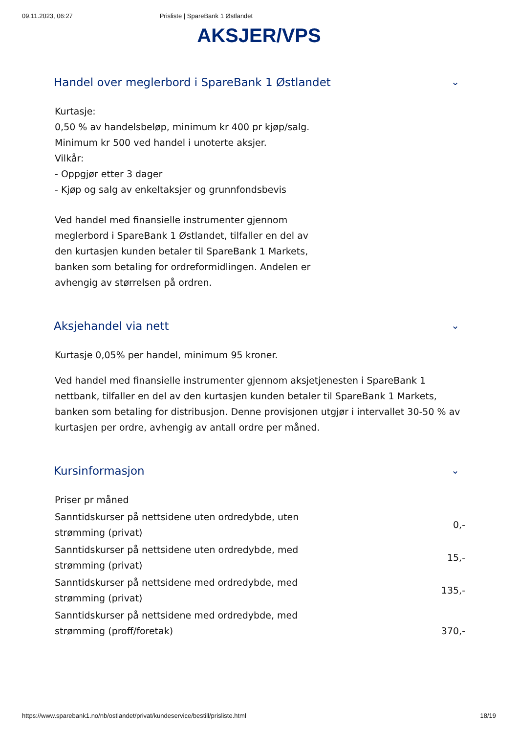09.11.2023, 06:27 Prisliste | SpareBank 1 Østlandet
AKSJER/VPS
Handel over meglerbord i SpareBank 1 Østlandet ⌄
Kurtasje:
0,50 % av handelsbeløp, minimum kr 400 pr kjøp/salg.
Minimum kr 500 ved handel i unoterte aksjer.
Vilkår:
- Oppgjør etter 3 dager
- Kjøp og salg av enkeltaksjer og grunnfondsbevis
Ved handel med finansielle instrumenter gjennom meglerbord i SpareBank 1 Østlandet, tilfaller en del av den kurtasjen kunden betaler til SpareBank 1 Markets, banken som betaling for ordreformidlingen. Andelen er avhengig av størrelsen på ordren.
Aksjehandel via nett ⌄
Kurtasje 0,05% per handel, minimum 95 kroner.
Ved handel med finansielle instrumenter gjennom aksjetjenesten i SpareBank 1 nettbank, tilfaller en del av den kurtasjen kunden betaler til SpareBank 1 Markets, banken som betaling for distribusjon. Denne provisjonen utgjør i intervallet 30-50 % av kurtasjen per ordre, avhengig av antall ordre per måned.
Kursinformasjon ⌄
| Priser pr måned | |
| Sanntidskurser på nettsidene uten ordredybde, uten strømming (privat) | 0,- |
| Sanntidskurser på nettsidene uten ordredybde, med strømming (privat) | 15,- |
| Sanntidskurser på nettsidene med ordredybde, med strømming (privat) | 135,- |
| Sanntidskurser på nettsidene med ordredybde, med strømming (proff/foretak) | 370,- |
https://www.sparebank1.no/nb/ostlandet/privat/kundeservice/bestill/prisliste.html 18/19